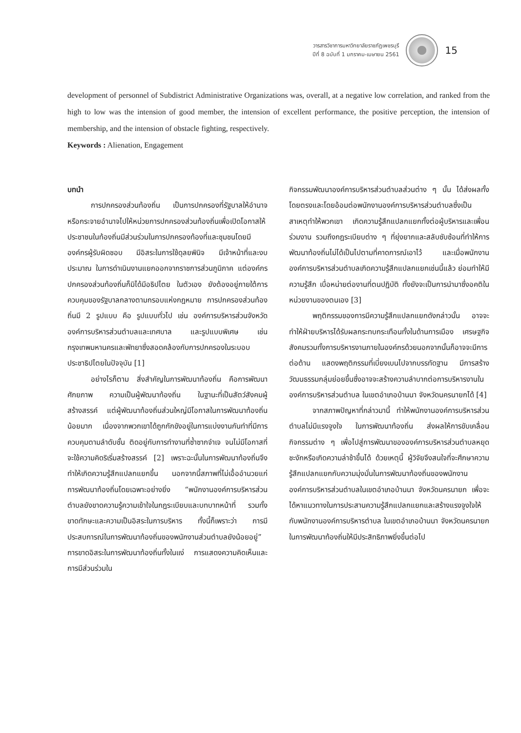วารสารวิชาการมหาวิทยาลัยราชภัฏเพชรบุรี
ปีที่ 8 ฉบับที่ 1 มกราคม-เมษายน 2561
15
development of personnel of Subdistrict Administrative Organizations was, overall, at a negative low correlation, and ranked from the high to low was the intension of good member, the intension of excellent performance, the positive perception, the intension of membership, and the intension of obstacle fighting, respectively.
Keywords : Alienation, Engagement
บทนำ
การปกครองส่วนท้องถิ่น เป็นการปกครองที่รัฐบาลให้อำนาจหรือกระจายอำนาจไปให้หน่วยการปกครองส่วนท้องถิ่นเพื่อเปิดโอกาสให้ประชาชนในท้องถิ่นมีส่วนร่วมในการปกครองท้องที่และชุมชนโดยมีองค์กรผู้รับผิดชอบ มีอิสระในการใช้ดุลยพินิจ มีเจ้าหน้าที่และงบประมาณ ในการดำเนินงานแยกออกจากราชการส่วนภูมิภาค แต่องค์กรปกครองส่วนท้องถิ่นก็มิได้มีอธิปไตย ในตัวเอง ยังต้องอยู่ภายใต้การควบคุมของรัฐบาลกลางตามกรอบแห่งกฎหมาย การปกครองส่วนท้องถิ่นมี 2 รูปแบบ คือ รูปแบบทั่วไป เช่น องค์การบริหารส่วนจังหวัด องค์การบริหารส่วนตำบลและเทศบาล และรูปแบบพิเศษ เช่น กรุงเทพมหานครและพัทยาซึ่งสอดคล้องกับการปกครองในระบอบประชาธิปไตยในปัจจุบัน [1]
อย่างไรก็ตาม สิ่งสำคัญในการพัฒนาท้องถิ่น คือการพัฒนาศักยภาพ ความเป็นผู้พัฒนาท้องถิ่น ในฐานะที่เป็นสัตว์สังคมผู้สร้างสรรค์ แต่ผู้พัฒนาท้องถิ่นส่วนใหญ่มีโอกาสในการพัฒนาท้องถิ่นน้อยมาก เนื่องจากพวกเขาได้ถูกกักขังอยู่ในการแบ่งงานกันทำที่มีการควบคุมตามลำดับชั้น ติดอยู่กับการทำงานที่ซ้ำซากจำเจ จนไม่มีโอกาสที่จะใช้ความคิดริเริ่มสร้างสรรค์ [2] เพราะฉะนั้นในการพัฒนาท้องถิ่นจึงทำให้เกิดความรู้สึกแปลกแยกขึ้น นอกจากนี้สภาพที่ไม่เอื้ออำนวยแก่ การพัฒนาท้องถิ่นโดยเฉพาะอย่างยิ่ง “พนักงานองค์การบริหารส่วนตำบลยังขาดความรู้ความเข้าใจในกฎระเบียบและบทบาทหน้าที่ รวมทั้งขาดทักษะและความเป็นอิสระในการบริหาร ทั้งนี้ก็เพราะว่า การมีประสบการณ์ในการพัฒนาท้องถิ่นของพนักงานส่วนตำบลยังน้อยอยู่” การขาดอิสระในการพัฒนาท้องถิ่นทั้งในแง่ การแสดงความคิดเห็นและการมีส่วนร่วมใน
กิจกรรมพัฒนาองค์การบริหารส่วนตำบลส่วนต่าง ๆ นั้น ได้ส่งผลทั้งโดยตรงและโดยอ้อมต่อพนักงานองค์การบริหารส่วนตำบลซึ่งเป็นสาเหตุทำให้พวกเขา เกิดความรู้สึกแปลกแยกทั้งต่อผู้บริหารและเพื่อนร่วมงาน รวมถึงกฎระเบียบต่าง ๆ ที่ยุ่งยากและสลับซับซ้อนที่ทำให้การพัฒนาท้องถิ่นไม่ได้เป็นไปตามที่คาดการณ์เอาไว้ และเมื่อพนักงานองค์การบริหารส่วนตำบลเกิดความรู้สึกแปลกแยกเช่นนี้แล้ว ย่อมทำให้มีความรู้สึก เบื่อหน่ายต่องานที่ตนปฏิบัติ ทั้งยังจะเป็นการนำมาซึ่งอคติในหน่วยงานของตนเอง [3]
พฤติกรรมของการมีความรู้สึกแปลกแยกดังกล่าวนั้น อาจจะทำให้ฝ่ายบริหารได้รับผลกระทบกระเทือนทั้งในด้านการเมือง เศรษฐกิจ สังคมรวมทั้งการบริหารงานภายในองค์กรด้วยนอกจากนั้นก็อาจจะมีการต่อต้าน แสดงพฤติกรรมที่เบี่ยงเบนไปจากบรรทัดฐาน มีการสร้างวัฒนธรรมกลุ่มย่อยขึ้นซึ่งอาจจะสร้างความลำบากต่อการบริหารงานในองค์การบริหารส่วนตำบล ในเขตอำเภอบ้านนา จังหวัดนครนายกได้ [4]
จากสภาพปัญหาที่กล่าวมานี้ ทำให้พนักงานองค์การบริหารส่วนตำบลไม่มีแรงจูงใจ ในการพัฒนาท้องถิ่น ส่งผลให้การขับเคลื่อนกิจกรรมต่าง ๆ เพื่อไปสู่การพัฒนาขององค์การบริหารส่วนตำบลหยุดชะงักหรือเกิดความล่าช้าขึ้นได้ ด้วยเหตุนี้ ผู้วิจัยจึงสนใจที่จะศึกษาความรู้สึกแปลกแยกกับความมุ่งมั่นในการพัฒนาท้องถิ่นของพนักงานองค์การบริหารส่วนตำบลในเขตอำเภอบ้านนา จังหวัดนครนายก เพื่อจะได้หาแนวทางในการประสานความรู้สึกแปลกแยกและสร้างแรงจูงใจให้กับพนักงานองค์การบริหารตำบล ในเขตอำเภอบ้านนา จังหวัดนครนายก ในการพัฒนาท้องถิ่นให้มีประสิทธิภาพยิ่งขึ้นต่อไป